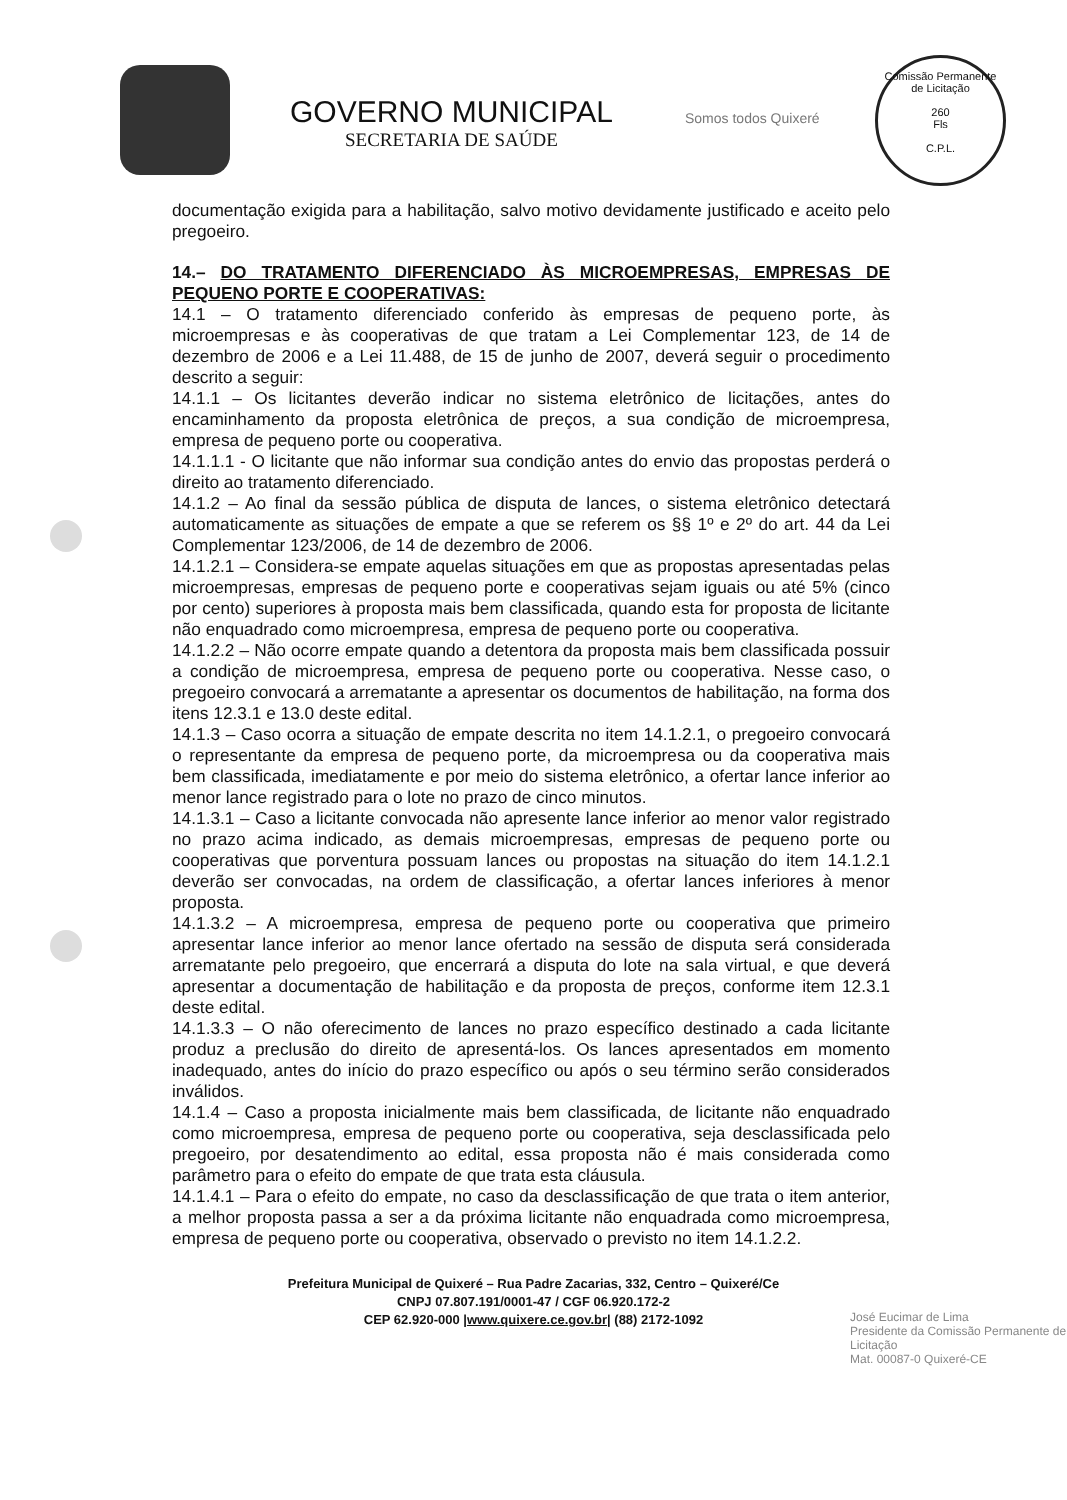GOVERNO MUNICIPAL
SECRETARIA DE SAÚDE
Somos todos Quixeré
Comissão Permanente de Licitação
260
Fls
C.P.L.
documentação exigida para a habilitação, salvo motivo devidamente justificado e aceito pelo pregoeiro.
14.– DO TRATAMENTO DIFERENCIADO ÀS MICROEMPRESAS, EMPRESAS DE PEQUENO PORTE E COOPERATIVAS:
14.1 – O tratamento diferenciado conferido às empresas de pequeno porte, às microempresas e às cooperativas de que tratam a Lei Complementar 123, de 14 de dezembro de 2006 e a Lei 11.488, de 15 de junho de 2007, deverá seguir o procedimento descrito a seguir:
14.1.1 – Os licitantes deverão indicar no sistema eletrônico de licitações, antes do encaminhamento da proposta eletrônica de preços, a sua condição de microempresa, empresa de pequeno porte ou cooperativa.
14.1.1.1 - O licitante que não informar sua condição antes do envio das propostas perderá o direito ao tratamento diferenciado.
14.1.2 – Ao final da sessão pública de disputa de lances, o sistema eletrônico detectará automaticamente as situações de empate a que se referem os §§ 1º e 2º do art. 44 da Lei Complementar 123/2006, de 14 de dezembro de 2006.
14.1.2.1 – Considera-se empate aquelas situações em que as propostas apresentadas pelas microempresas, empresas de pequeno porte e cooperativas sejam iguais ou até 5% (cinco por cento) superiores à proposta mais bem classificada, quando esta for proposta de licitante não enquadrado como microempresa, empresa de pequeno porte ou cooperativa.
14.1.2.2 – Não ocorre empate quando a detentora da proposta mais bem classificada possuir a condição de microempresa, empresa de pequeno porte ou cooperativa. Nesse caso, o pregoeiro convocará a arrematante a apresentar os documentos de habilitação, na forma dos itens 12.3.1 e 13.0 deste edital.
14.1.3 – Caso ocorra a situação de empate descrita no item 14.1.2.1, o pregoeiro convocará o representante da empresa de pequeno porte, da microempresa ou da cooperativa mais bem classificada, imediatamente e por meio do sistema eletrônico, a ofertar lance inferior ao menor lance registrado para o lote no prazo de cinco minutos.
14.1.3.1 – Caso a licitante convocada não apresente lance inferior ao menor valor registrado no prazo acima indicado, as demais microempresas, empresas de pequeno porte ou cooperativas que porventura possuam lances ou propostas na situação do item 14.1.2.1 deverão ser convocadas, na ordem de classificação, a ofertar lances inferiores à menor proposta.
14.1.3.2 – A microempresa, empresa de pequeno porte ou cooperativa que primeiro apresentar lance inferior ao menor lance ofertado na sessão de disputa será considerada arrematante pelo pregoeiro, que encerrará a disputa do lote na sala virtual, e que deverá apresentar a documentação de habilitação e da proposta de preços, conforme item 12.3.1 deste edital.
14.1.3.3 – O não oferecimento de lances no prazo específico destinado a cada licitante produz a preclusão do direito de apresentá-los. Os lances apresentados em momento inadequado, antes do início do prazo específico ou após o seu término serão considerados inválidos.
14.1.4 – Caso a proposta inicialmente mais bem classificada, de licitante não enquadrado como microempresa, empresa de pequeno porte ou cooperativa, seja desclassificada pelo pregoeiro, por desatendimento ao edital, essa proposta não é mais considerada como parâmetro para o efeito do empate de que trata esta cláusula.
14.1.4.1 – Para o efeito do empate, no caso da desclassificação de que trata o item anterior, a melhor proposta passa a ser a da próxima licitante não enquadrada como microempresa, empresa de pequeno porte ou cooperativa, observado o previsto no item 14.1.2.2.
Prefeitura Municipal de Quixeré – Rua Padre Zacarias, 332, Centro – Quixeré/Ce
CNPJ 07.807.191/0001-47 / CGF 06.920.172-2
CEP 62.920-000 |www.quixere.ce.gov.br| (88) 2172-1092
José Eucimar de Lima
Presidente da Comissão Permanente de Licitação
Mat. 00087-0 Quixeré-CE